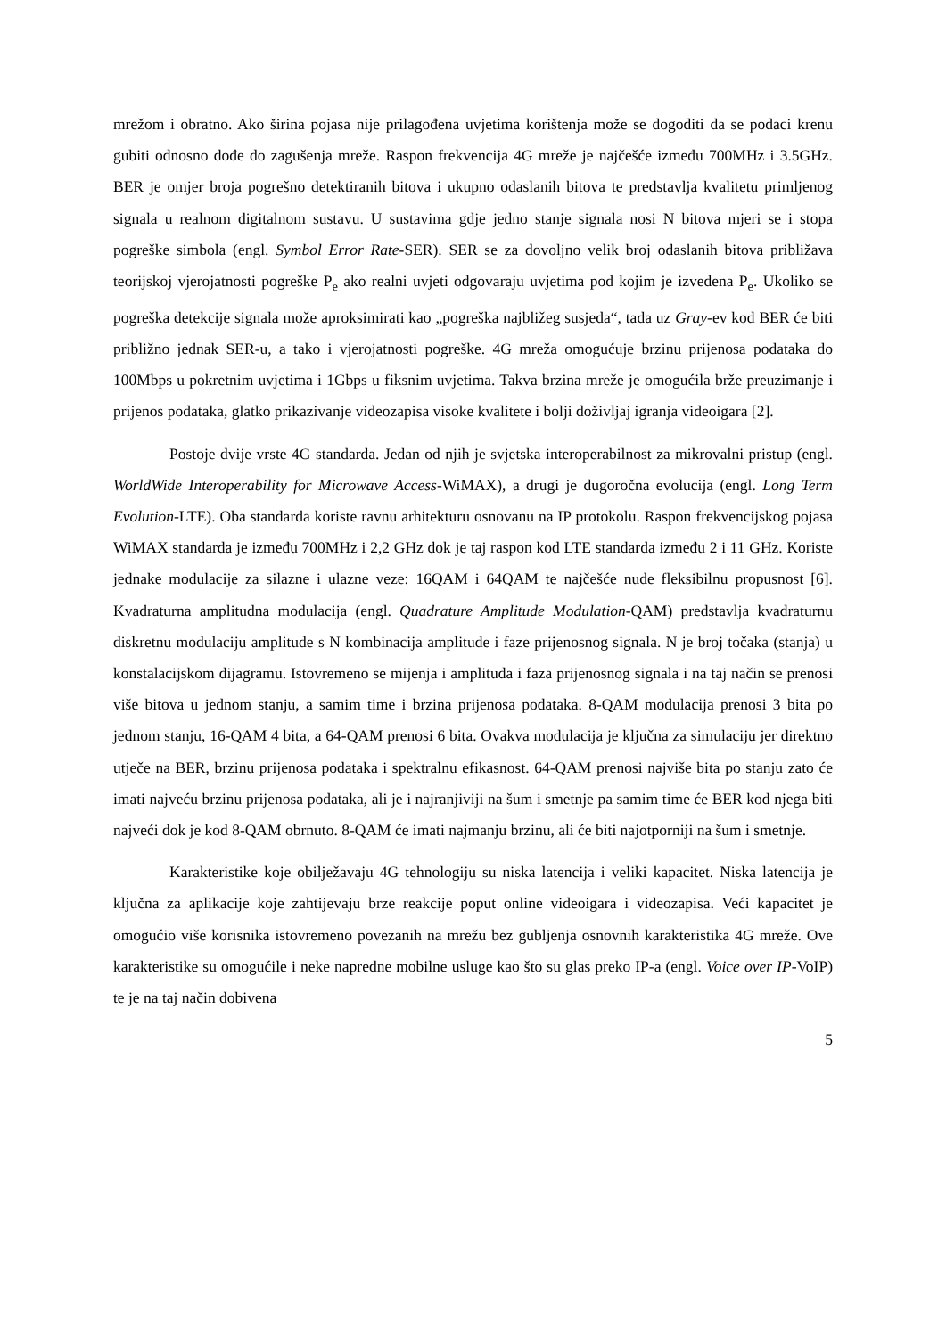mrežom i obratno. Ako širina pojasa nije prilagođena uvjetima korištenja može se dogoditi da se podaci krenu gubiti odnosno dođe do zagušenja mreže. Raspon frekvencija 4G mreže je najčešće između 700MHz i 3.5GHz. BER je omjer broja pogrešno detektiranih bitova i ukupno odaslanih bitova te predstavlja kvalitetu primljenog signala u realnom digitalnom sustavu. U sustavima gdje jedno stanje signala nosi N bitova mjeri se i stopa pogreške simbola (engl. Symbol Error Rate-SER). SER se za dovoljno velik broj odaslanih bitova približava teorijskoj vjerojatnosti pogreške P<sub>e</sub> ako realni uvjeti odgovaraju uvjetima pod kojim je izvedena P<sub>e</sub>. Ukoliko se pogreška detekcije signala može aproksimirati kao „pogreška najbližeg susjeda“, tada uz Gray-ev kod BER će biti približno jednak SER-u, a tako i vjerojatnosti pogreške. 4G mreža omogućuje brzinu prijenosa podataka do 100Mbps u pokretnim uvjetima i 1Gbps u fiksnim uvjetima. Takva brzina mreže je omogućila brže preuzimanje i prijenos podataka, glatko prikazivanje videozapisa visoke kvalitete i bolji doživljaj igranja videoigara [2].
Postoje dvije vrste 4G standarda. Jedan od njih je svjetska interoperabilnost za mikrovalni pristup (engl. WorldWide Interoperability for Microwave Access-WiMAX), a drugi je dugoročna evolucija (engl. Long Term Evolution-LTE). Oba standarda koriste ravnu arhitekturu osnovanu na IP protokolu. Raspon frekvencijskog pojasa WiMAX standarda je između 700MHz i 2,2 GHz dok je taj raspon kod LTE standarda između 2 i 11 GHz. Koriste jednake modulacije za silazne i ulazne veze: 16QAM i 64QAM te najčešće nude fleksibilnu propusnost [6]. Kvadraturna amplitudna modulacija (engl. Quadrature Amplitude Modulation-QAM) predstavlja kvadraturnu diskretnu modulaciju amplitude s N kombinacija amplitude i faze prijenosnog signala. N je broj točaka (stanja) u konstalacijskom dijagramu. Istovremeno se mijenja i amplituda i faza prijenosnog signala i na taj način se prenosi više bitova u jednom stanju, a samim time i brzina prijenosa podataka. 8-QAM modulacija prenosi 3 bita po jednom stanju, 16-QAM 4 bita, a 64-QAM prenosi 6 bita. Ovakva modulacija je ključna za simulaciju jer direktno utječe na BER, brzinu prijenosa podataka i spektralnu efikasnost. 64-QAM prenosi najviše bita po stanju zato će imati najveću brzinu prijenosa podataka, ali je i najranjiviji na šum i smetnje pa samim time će BER kod njega biti najveći dok je kod 8-QAM obrnuto. 8-QAM će imati najmanju brzinu, ali će biti najotporniji na šum i smetnje.
Karakteristike koje obilježavaju 4G tehnologiju su niska latencija i veliki kapacitet. Niska latencija je ključna za aplikacije koje zahtijevaju brze reakcije poput online videoigara i videozapisa. Veći kapacitet je omogućio više korisnika istovremeno povezanih na mrežu bez gubljenja osnovnih karakteristika 4G mreže. Ove karakteristike su omogućile i neke napredne mobilne usluge kao što su glas preko IP-a (engl. Voice over IP-VoIP) te je na taj način dobivena
5